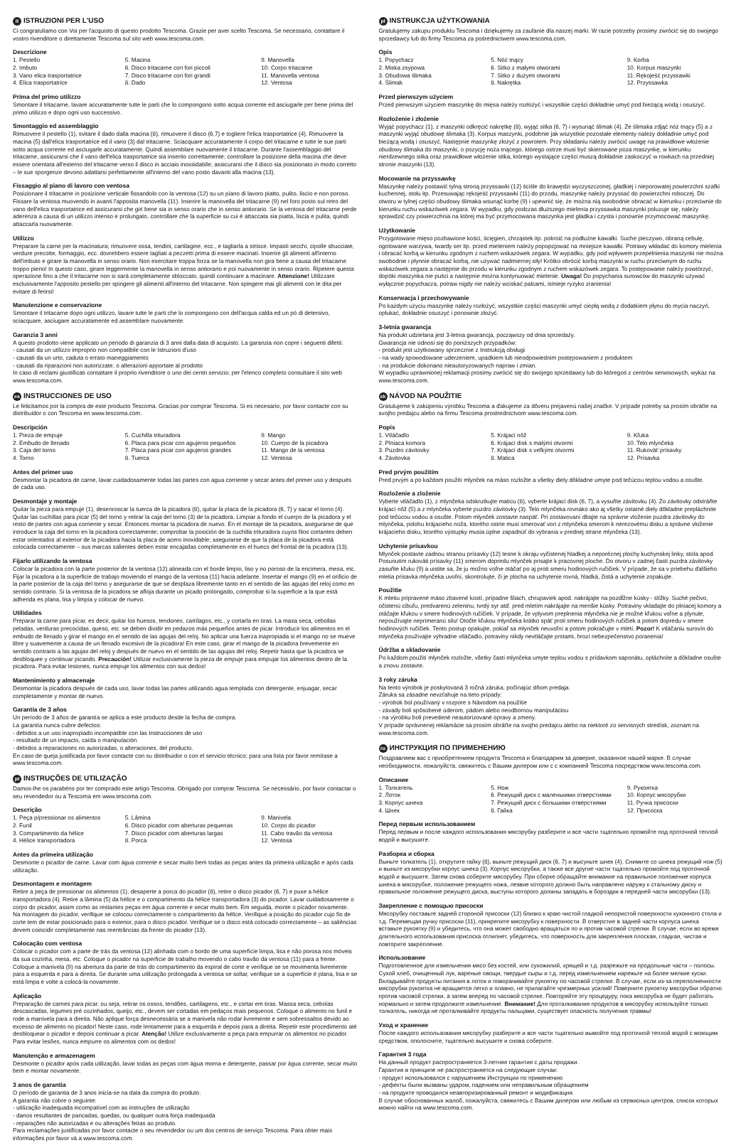it ISTRUZIONI PER L'USO
Ci congratuliamo con Voi per l'acquisto di questo prodotto Tescoma. Grazie per aver scelto Tescoma. Se necessario, contattare il vostro rivenditore o direttamente Tescoma sul sito web www.tescoma.com.
Descrizione
1. Pestello
2. Imbuto
3. Vano elica trasportatrice
4. Elica trasportatrice
5. Macina
6. Disco tritacarne con fori piccoli
7. Disco tritacarne con fori grandi
8. Dado
9. Manovella
10. Corpo tritacarne
11. Manovella ventosa
12. Ventosa
Prima del primo utilizzo
Smontare il tritacarne, lavare accuratamente tutte le parti che lo compongono sotto acqua corrente ed asciugarle per bene prima del primo utilizzo e dopo ogni uso successivo.
Smontaggio ed assemblaggio
Rimuovere il pestello (1), svitare il dado dalla macina (8), rimuovere il disco (6,7) e togliere l'elica trasportatrice (4). Rimuovere la macina (5) dall'elica trasportatrice ed il vano (3) dal tritacarne. Sciacquare accuratamente il corpo del tritacarne e tutte le sue parti sotto acqua corrente ed asciugarle accuratamente. Quindi assemblare nuovamente il tritacarne. Durante l'assemblaggio del tritacarne, assicurarsi che il vano dell'elica trasportatrice sia inserito correttamente; controllare la posizione della macina che deve essere orientata all'esterno del tritacarne verso il disco in acciaio inossidabile; assicurarsi che il disco sia posizionato in modo corretto – le sue sporgenze devono adattarsi perfettamente all'interno del vano posto davanti alla macina (13).
Fissaggio al piano di lavoro con ventosa
Posizionare il tritacarne in posizione verticale fissandolo con la ventosa (12) su un piano di lavoro piatto, pulito, liscio e non poroso. Fissare la ventosa muovendo in avanti l'apposita manovella (11). Inserire la manovella del tritacarne (9) nel foro posto sul retro del vano dell'elica trasportatrice ed assicurarsi che giri bene sia in senso orario che in senso antiorario. Se la ventosa del tritacarne perde aderenza a causa di un utilizzo intenso e prolungato, controllare che la superficie su cui è attaccata sia piatta, liscia e pulita, quindi attaccarla nuovamente.
Utilizzo
Preparare la carne per la macinatura; rimuovere ossa, tendini, cartilagine, ecc., e tagliarla a strisce. Impasti secchi, cipolle sbucciate, verdure precotte, formaggio, ecc. dovrebbero essere tagliati a pezzetti prima di essere macinati. Inserire gli alimenti all'interno dell'imbuto e girare la manovella in senso orario. Non esercitare troppa forza se la manovella non gira bene a causa del tritacarne troppo pieno! In questo caso, girare leggermente la manovella in senso antiorario e poi nuovamente in senso orario. Ripetere questa operazione fino a che il tritacarne non si sarà completamente sbloccato, quindi continuare a macinare. Attenzione! Utilizzare esclusivamente l'apposito pestello per spingere gli alimenti all'interno del tritacarne. Non spingere mai gli alimenti con le dita per evitare di ferirsi!
Manutenzione e conservazione
Smontare il tritacarne dopo ogni utilizzo, lavare tutte le parti che lo compongono con dell'acqua calda ed un pò di detersivo, sciacquare, asciugare accuratamente ed assemblare nuovamente.
Garanzia 3 anni
A questo prodotto viene applicato un periodo di garanzia di 3 anni dalla data di acquisto. La garanzia non copre i seguenti difetti:
- causati da un utilizzo improprio non compatibile con le Istruzioni d'uso
- causati da un urto, caduta o errato maneggiamento
- causati da riparazioni non autorizzate, o alterazioni apportate al prodotto
In caso di reclami giustificati contattare il proprio rivenditore o uno dei centri servizio; per l'elenco completo consultare il sito web www.tescoma.com.
es INSTRUCCIONES DE USO
Le felicitamos por la compra de este producto Tescoma. Gracias por comprar Tescoma. Si es necesario, por favor contacte con su distribuidor o con Tescoma en www.tescoma.com.
Descripción
1. Pieza de empuje
2. Embudo de llenado
3. Caja del torno
4. Torno
5. Cuchilla trituradora
6. Placa para picar con agujeros pequeños
7. Placa para picar con agujeros grandes
8. Tuerca
9. Mango
10. Cuerpo de la picadora
11. Mango de la ventosa
12. Ventosa
Antes del primer uso
Desmontar la picadora de carne, lavar cuidadosamente todas las partes con agua corriente y secar antes del primer uso y después de cada uso.
Desmontaje y montaje
Quitar la pieza para empuje (1), desenroscar la tuerca de la picadora (8), quitar la placa de la picadora (6, 7) y sacar el torno (4). Quitar las cuchillas para picar (5) del torno y retirar la caja del torno (3) de la picadora. Limpiar a fondo el cuerpo de la picadora y el resto de partes con agua corriente y secar. Entonces montar la picadora de nuevo. En el montaje de la picadora, asegurarse de que introduce la caja del torno en la picadora correctamente; comprobar la posición de la cuchilla trituradora cuyos filos cortantes deben estar orientados al exterior de la picadora hacia la placa de acero inoxidable; asegurarse de que la placa de la picadora está colocada correctamente – sus marcas salientes deben estar encajadas completamente en el hueco del frontal de la picadora (13).
Fijarlo utilizando la ventosa
Colocar la picadora con la parte posterior de la ventosa (12) alineada con el borde limpio, liso y no poroso de la encimera, mesa, etc. Fijar la picadora a la superficie de trabajo moviendo el mango de la ventosa (11) hacia adelante. Insertar el mango (9) en el orificio de la parte posterior de la caja del torno y asegurarse de que se desplaza libremente tanto en el sentido de las agujas del reloj como en sentido contrario. Si la ventosa de la picadora se afloja durante un picado prolongado, comprobar si la superficie a la que está adherida es plana, lisa y limpia y colocar de nuevo.
Utilidades
Preparar la carne para picar, es decir, quitar los huesos, tendones, cartílagos, etc., y cortarla en tiras. La masa seca, cebollas peladas, verduras precocidas, queso, etc. se deben dividir en pedazos más pequeños antes de picar. Introducir los alimentos en el embudo de llenado y girar el mango en el sentido de las agujas del reloj. No aplicar una fuerza inapropiada si el mango no se mueve libre y suavemente a causa de un llenado excesivo de la picadora! En este caso, girar el mango de la picadora brevemente en sentido contrario a las agujas del reloj y después de nuevo en el sentido de las agujas del reloj. Repetir hasta que la picadora se desbloquee y continuar picando. Precaución! Utilizar exclusivamente la pieza de empuje para empujar los alimentos dentro de la picadora. Para evitar lesiones, nunca empuje los alimentos con sus dedos!
Mantenimiento y almacenaje
Desmontar la picadora después de cada uso, lavar todas las partes utilizando agua templada con detergente, enjuagar, secar completamente y montar de nuevo.
Garantía de 3 años
Un período de 3 años de garantía se aplica a este producto desde la fecha de compra.
La garantía nunca cubre defectos:
- debidos a un uso inapropiado incompatible con las Instrucciones de uso
- resultado de un impacto, caída o manipulación
- debidos a reparaciones no autorizadas, o alteraciones, del producto.
En caso de queja justificada por favor contacte con su distribuidor o con el servicio técnico; para una lista por favor remítase a www.tescoma.com.
pt INSTRUÇÕES DE UTILIZAÇÃO
Damos-lhe os parabéns por ter comprado este artigo Tescoma. Obrigado por comprar Tescoma. Se necessário, por favor contactar o seu revendedor ou a Tescoma em www.tescoma.com.
Descrição
1. Peça p/pressionar os alimentos
2. Funil
3. Compartimento da hélice
4. Hélice transportadora
5. Lâmina
6. Disco picador com aberturas pequenas
7. Disco picador com aberturas largas
8. Porca
9. Manivela
10. Corpo do picador
11. Cabo travão da ventosa
12. Ventosa
Antes da primeira utilização
Desmonte o picador de carne. Lavar com água corrente e secar muito bem todas as peças antes da primeira utilização e após cada utilização.
Desmontagem e montagem
Retire a peça de pressionar os alimentos (1), desaperte a porca do picador (8), retire o disco picador (6, 7) e puxe a hélice transportadora (4). Retire a lâmina (5) da hélice e o compartimento da hélice transportadora (3) do picador. Lavar cuidadosamente o corpo do picador, assim como as restantes peças em água corrente e secar muito bem. Em seguida, monte o picador novamente. Na montagem do picador, verifique se colocou correctamente o compartimento da hélice. Verifique a posição do picador cujo fio de corte tem de estar posicionado para o exterior, para o disco picador. Verifique se o disco está colocado correctamente – as saliências devem coincidir completamente nas reentrâncias da frente do picador (13).
Colocação com ventosa
Colocar o picador com a parte de trás da ventosa (12) alinhada com o bordo de uma superfície limpa, lisa e não porosa nos móveis da sua cozinha, mesa, etc. Coloque o picador na superfície de trabalho movendo o cabo travão da ventosa (11) para a frente. Coloque a manivela (9) na abertura da parte de trás do compartimento da espiral de corte e verifique se se movimenta livremente para a esquerda e para a direita. Se durante uma utilização prolongada a ventosa se soltar, verifique se a superfície é plana, lisa e se está limpa e volte a colocá-la novamente.
Aplicação
Preparação de carnes para picar, ou seja, retirar os ossos, tendões, cartilagens, etc., e cortar em tiras. Massa seca, cebolas descascadas, legumes pré cozinhados, queijo, etc., devem ser cortadas em pedaços mais pequenos. Coloque o alimento no funil e rode a manivela para a direita. Não aplique força desnecessária se a manivela não rodar livremente e sem sobressaltos devido ao excesso de alimento no picador! Neste caso, rode lentamente para a esquerda e depois para a direita. Repetir este procedimento até desbloquear o picador e depois continuar a picar. Atenção! Utilize exclusivamente a peça para empurrar os alimentos no picador. Para evitar lesões, nunca empurre os alimentos com os dedos!
Manutenção e armazenagem
Desmonte o picador após cada utilização, lavar todas as peças com água morna e detergente, passar por água corrente, secar muito bem e montar novamente.
3 anos de garantia
O período de garantia de 3 anos inicia-se na data da compra do produto.
A garantia não cobre o seguinte:
- utilização inadequada incompatível com as instruções de utilização
- danos resultantes de pancadas, quedas, ou qualquer outra força inadequada
- reparações não autorizadas e ou alterações feitas ao produto.
Para reclamações justificadas por favor contacte o seu revendedor ou um dos centros de serviço Tescoma. Para obter mais informações por favor vá a www.tescoma.com.
pl INSTRUKCJA UŻYTKOWANIA
Gratulujemy zakupu produktu Tescoma i dziękujemy za zaufanie dla naszej marki. W razie potrzeby prosimy zwrócić się do swojego sprzedawcy lub do firmy Tescoma za pośrednictwem www.tescoma.com.
Opis
1. Popychacz
2. Miska zsypowa
3. Obudowa ślimaka
4. Ślimak
5. Nóż tnący
6. Sitko z małymi otworami
7. Sitko z dużymi otworami
8. Nakrętka
9. Korba
10. Korpus maszynki
11. Rękojeść przyssawki
12. Przyssawka
Przed pierwszym użyciem
Przed pierwszym użyciem maszynkę do mięsa należy rozłożyć i wszystkie części dokładnie umyć pod bieżącą wodą i osuszyć.
Rozłożenie i złożenie
Wyjąć popychacz (1), z maszynki odkręcić nakrętkę (8), wyjąć sitka (6, 7) i wysunąć ślimak (4). Ze ślimaka zdjąć nóż tnący (5) a z maszynki wyjąć obudowę ślimaka (3). Korpus maszynki, podobnie jak wszystkie pozostałe elementy należy dokładnie umyć pod bieżącą wodą i osuszyć. Następnie maszynkę złożyć z powrotem. Przy składaniu należy zwrócić uwagę na prawidłowe włożenie obudowy ślimaka do maszynki, o pozycję noża tnącego, którego ostrze musi być skierowane poza maszynkę, w kierunku nierdzewnego sitka oraz prawidłowe włożenie sitka, którego wystające części muszą dokładnie zaskoczyć w rowkach na przedniej stronie maszynki (13).
Mocowanie na przyssawkę
Maszynkę należy postawić tylną stroną przyssawki (12) ściśle do krawędzi wyczyszczonej, gładkiej i nieporowatej powierzchni szafki kuchennej, stołu itp. Przesuwając rękojeść przyssawki (11) do przodu, maszynkę należy przyssać do powierzchni roboczej. Do otworu w tylnej części obudowy ślimaka wsunąć korbę (9) i upewnić się, że można nią swobodnie obracać w kierunku i przeciwnie do kierunku ruchu wskazówek zegara. W wypadku, gdy podczas dłuższego mielenia przyssawka maszynki poluzuje się, należy sprawdzić czy powierzchnia na której ma być przymocowana maszynka jest gładka i czysta i ponownie przymocować maszynkę.
Użytkowanie
Przygotowane mięso pozbawione kości, ścięgien, chrząstek itp. pokroić na podłużne kawałki. Suche pieczywo, obraną cebulę, ogotowane warzywa, twardy ser itp. przed mieleniem należy popopcjować na mniejsze kawałki. Potrawy wkładać do komory mielenia i obracać korbą w kierunku zgodnym z ruchem wskazówek zegara. W wypadku, gdy pod wpływem przepełnienia maszynki nie można swobodnie i płynnie obracać korbą, nie używać nadmiernej siły! Krótko obrócić korbą maszynki w ruchu przeciwnym do ruchu wskazówek zegara a następnie do przodu w kierunku zgodnym z ruchem wskazówek zegara. To postępowanie należy powtórzyć, dopóki maszynka nie puści a następnie można kontynuować mielenie. Uwaga! Do popychania surowców do maszynki używać wyłącznie popychacza, potraw nigdy nie należy wciskać palcami, istnieje ryzyko zranienia!
Konserwacja i przechowywanie
Po każdym użyciu maszynkę należy rozłożyć, wszystkie części maszynki umyć ciepłą wodą z dodatkiem płynu do mycia naczyń, opłukać, dokładnie osuszyć i ponownie złożyć.
3-letnia gwarancja
Na produkt udzielana jest 3-letnia gwarancja, począwszy od dnia sprzedaży.
Gwarancja nie odnosi się do poniższych przypadków:
- produkt jest użytkowany sprzecznie z Instrukcją obsługi
- na wady spowodowane uderzeniem, upadkiem lub nieodpowiednim postępowaniem z produktem
- na produkcie dokonano nieautoryzowanych napraw i zmian.
W wypadku uprawnionej reklamacji prosimy zwrócić się do swojego sprzedawcy lub do któregoś z centrów serwisowych, wykaz na www.tescoma.com.
sk NÁVOD NA POUŽITIE
Gratulujeme k zakúpeniu výrobku Tescoma a ďakujeme za dôveru prejavenú našej značke. V prípade potreby sa prosím obráťte na svojho predajcu alebo na firmu Tescoma prostredníctvom www.tescoma.com.
Popis
1. Vtláčadlo
2. Plniaca komora
3. Puzdro závitovky
4. Závitovka
5. Krájací nôž
6. Krájací disk s malými otvormi
7. Krájací disk s veľkými otvormi
8. Matica
9. Kľuka
10. Telo mlynčeka
11. Rukoväť prísavky
12. Prísavka
Pred prvým použitím
Pred prvým a po každom použití mlynček na mäso rozložte a všetky diely dôkladne umyte pod tečúcou teplou vodou a osušte.
Rozloženie a zloženie
Vyberte vtláčadlo (1), z mlynčeka odskrutkujte maticu (8), vyberte krájací disk (6, 7), a vysuňte závitovku (4). Zo závitovky odstráňte krájací nôž (5) a z mlynčeka vyberte puzdro závitovky (3). Telo mlynčeka rovnako ako aj všetky ostatné diely dôkladne prepláchnite pod tečúcou vodou a osušte. Potom mlynček zostavte naspäť. Pri zostavovaní dbajte na správne vloženie puzdra závitovky do mlynčeka, polohu krájacieho noža, ktorého ostrie musí smerovať von z mlynčeka smerom k nerezovému disku a správne vloženie krájacieho disku, ktorého výstupky musia úplne zapadnúť do vybrania v prednej strane mlynčeka (13).
Uchytenie prísavkou
Mlynček postavte zadnou stranou prísavky (12) tesne k okraju vyčistenej hladkej a neporéznej plochy kuchynskej linky, stola apod. Posunutím rukoväti prísavky (11) smerom dopredu mlynček prisajte k pracovnej ploche. Do otvoru v zadnej časti puzdra závitovky zasuňte kľuku (9) a uistite sa, že ju možno voľne otáčať po aj proti smeru hodinových ručičiek. V prípade, že sa v priebehu ďalšieho mletia prísavka mlynčeka uvoľní, skontrolujte, či je plocha na uchytenie rovná, hladká, čistá a uchytenie zopakujte.
Použitie
K mletiu pripravené mäso zbavené kostí, prípadne šliach, chrupaviek apod. nakrájajte na pozdĺžne kúsky - slížky. Suché pečivo, očistenú cibuľu, predvarenú zeleninu, tvrdý syr atď. pred mletím nakrájajte na menšie kúsky. Potraviny vkladajte do plniacej komory a otáčajte kľukou v smere hodinových ručičiek. V prípade, že vplyvom preplnenia mlynčeka nie je možné kľukou voľne a plynule, nepoužívajte neprimeranú silu! Otočte kľukou mlynčeka krátko späť proti smeru hodinových ručičiek a potom dopredu v smere hodinových ručičiek. Tento postup opakujte, pokiaľ sa mlynček neuvoľní a potom pokračujte v mletí. Pozor! K vtláčaniu surovín do mlynčeka používajte výhradne vtláčadlo, potraviny nikdy nevtláčajte prstami, hrozí nebezpečenstvo poranenia!
Údržba a skladovanie
Po každom použití mlynček rozložte, všetky časti mlynčeka umyte teplou vodou s prídavkom saponátu, opláchnite a dôkladne osušte a znovu zostavte.
3 roky záruka
Na tento výrobok je poskytovaná 3 ročná záruka, počínajúc dňom predaja.
Záruka sa zásadne nevzťahuje na tieto prípady:
- výrobok bol používaný v rozpore s Návodom na použitie
- závady boli spôsobené úderom, pádom alebo neodbornou manipuláciou
- na výrobku boli prevedené neautorizované opravy a zmeny.
V prípade oprávnenej reklamácie sa prosím obráťte na svojho predajcu alebo na niektoré zo servisných stredísk, zoznam na www.tescoma.com.
ru ИНСТРУКЦИЯ ПО ПРИМЕНЕНИЮ
Поздравляем вас с приобретением продукта Tescoma и благодарим за доверие, оказанное нашей марке. В случае необходимости, пожалуйста, свяжитесь с Вашим дилером или с с компанией Tescoma посредством www.tescoma.com.
Описание
1. Толкатель
2. Лоток
3. Корпус шнека
4. Шнек
5. Нож
6. Режущий диск с маленькими отверстиями
7. Режущий диск с большими отверстиями
8. Гайка
9. Рукоятка
10. Корпус мясорубки
11. Ручка присоски
12. Присоска
Перед первым использованием
Перед первым и после каждого использования мясорубку разберите и все части тщательно промойте под проточной теплой водой и высушите.
Разборка и сборка
Выньте толкатель (1), открутите гайку (8), выньте режущий диск (6, 7) и высуньте шнек (4). Снимите со шнека режущий нож (5) и выньте из мясорубки корпус шнека (3). Корпус мясорубки, а также все другие части тщательно промойте под проточной водой и высушите. Затем снова соберите мясорубку. При сборке обращайте внимание на правильное положение корпуса шнека в мясорубке, положение режущего ножа, лезвие которого должно быть направлено наружу к стальному диску и правильное положение режущего диска, выступы которого должны западать в бороздки в передней части мясорубки (13).
Закрепление с помощью присоски
Мясорубку поставьте задней стороной присоски (12) близко к краю чистой гладкой непористой поверхности кухонного стола и т.д. Перемещая ручку присоски (11), прикрепите мясорубку к поверхности. В отверстие в задней части корпуса шнека вставьте рукоятку (9) и убедитесь, что она может свободно вращаться по и против часовой стрелки. В случае, если во время длительного использования присоска отлипнет, убедитесь, что поверхность для закрепления плоская, гладкая, чистая и повторите закрепление.
Использование
Подготовленное для измельчения мясо без костей, или сухожилий, хрящей и т.д. разрежьте на продольные части – полосы. Сухой хлеб, очищенный лук, вареные овощи, твердые сыры и т.д. перед измельчением нарежьте на более мелкие куски. Вкладывайте продукты питания в лоток и поворачивайте рукоятку по часовой стрелке. В случае, если из-за переполненности мясорубки рукоятка не вращается легко и плавно, не прилагайте чрезмерных усилий! Поверните рукоятку мясорубки обратно против часовой стрелки, а затем вперед по часовой стрелке. Повторяйте эту процедуру, пока мясорубка не будет работать нормально и затем продолжите измельчение. Внимание! Для проталкивания продуктов в мясорубку используйте только толкатель, никогда не проталкивайте продукты пальцами, существует опасность получения травмы!
Уход и хранение
После каждого использования мясорубку разберите и все части тщательно вымойте под проточной теплой водой с моющим средством, ополосните, тщательно высушите и снова соберите.
Гарантия 3 года
На данный продукт распространяется 3-летняя гарантия с даты продажи.
Гарантия в принципе не распространяется на следующие случаи:
- продукт использовался с нарушением Инструкции по применению
- дефекты были вызваны ударом, падением или неправильным обращением
- на продукте проводился неавторизированный ремонт и модификация.
В случае обоснованных жалоб, пожалуйста, свяжитесь с Вашим дилером или любым из сервисных центров, список которых можно найти на www.tescoma.com.